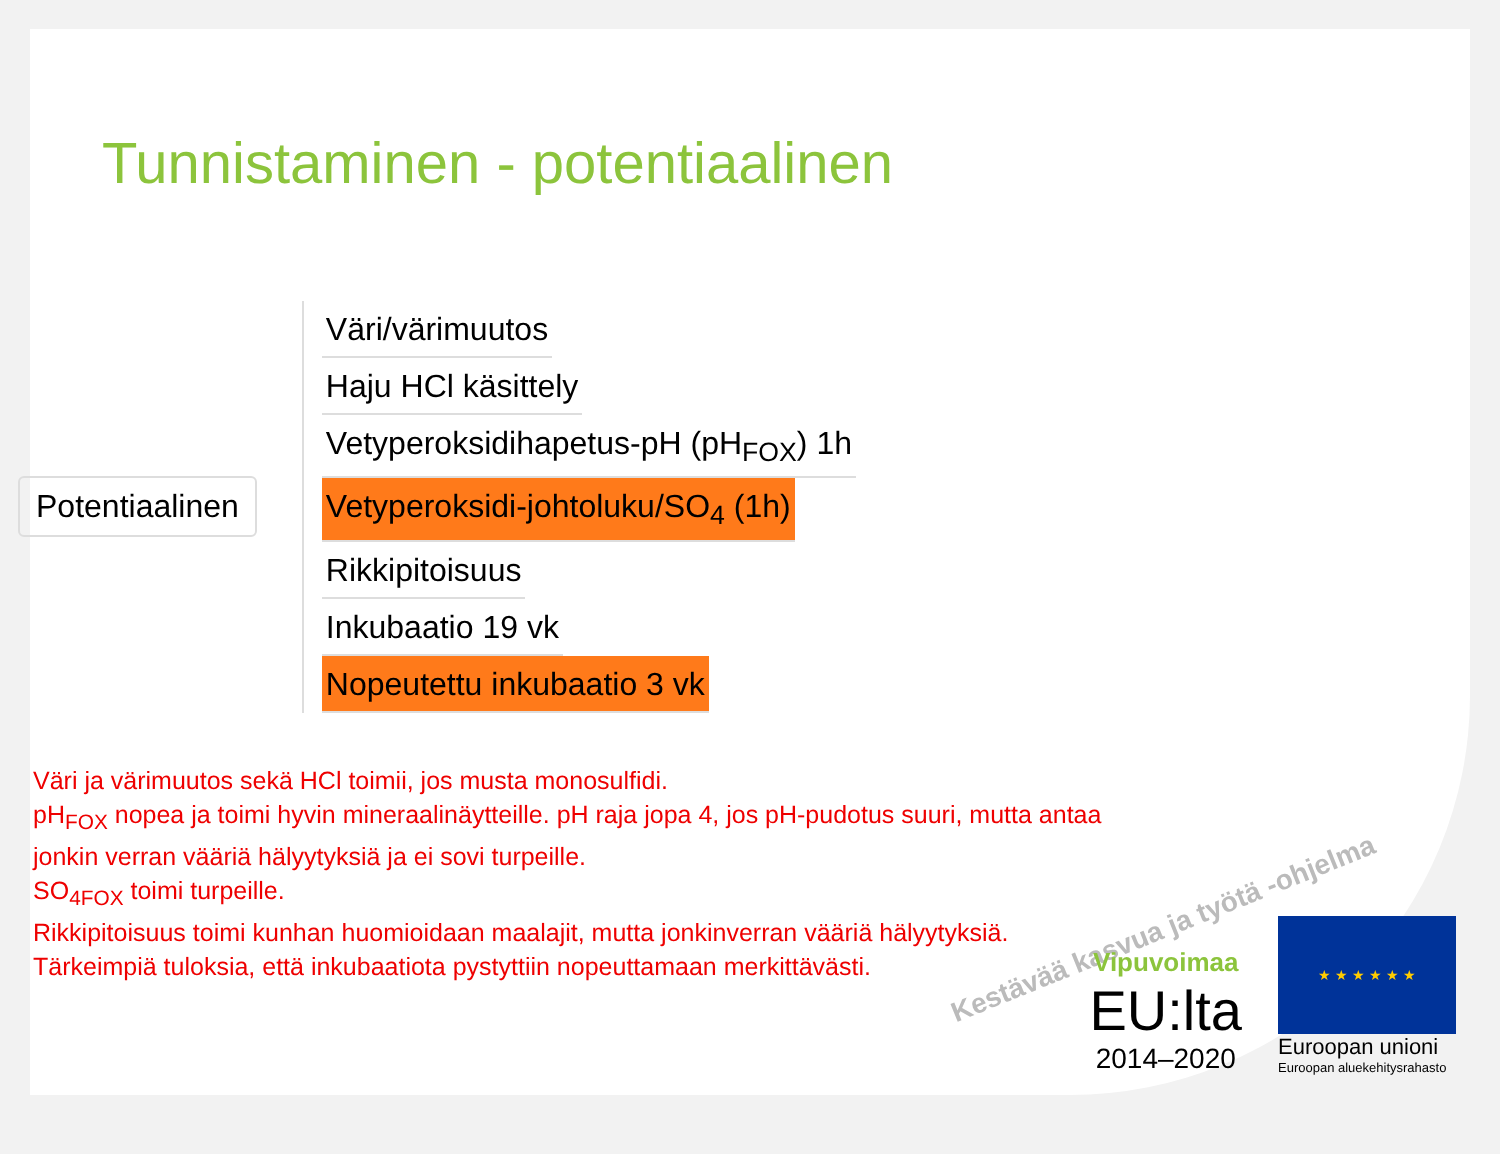Tunnistaminen - potentiaalinen
Potentiaalinen
Väri/värimuutos
Haju HCl käsittely
Vetyperoksidihapetus-pH (pH<sub>FOX</sub>) 1h
Vetyperoksidi-johtoluku/SO<sub>4</sub> (1h)
Rikkipitoisuus
Inkubaatio 19 vk
Nopeutettu inkubaatio 3 vk
Väri ja värimuutos sekä HCl toimii, jos musta monosulfidi.
pH<sub>FOX</sub> nopea ja toimi hyvin mineraalinäytteille. pH raja jopa 4, jos pH-pudotus suuri, mutta antaa
jonkin verran vääriä hälyytyksiä ja ei sovi turpeille.
SO<sub>4FOX</sub> toimi turpeille.
Rikkipitoisuus toimi kunhan huomioidaan maalajit, mutta jonkinverran vääriä hälyytyksiä.
Tärkeimpiä tuloksia, että inkubaatiota pystyttiin nopeuttamaan merkittävästi.
Kestävää kasvua ja työtä -ohjelma
Vipuvoimaa
EU:lta
2014–2020
★ ★ ★ ★ ★ ★
Euroopan unioni
Euroopan aluekehitysrahasto